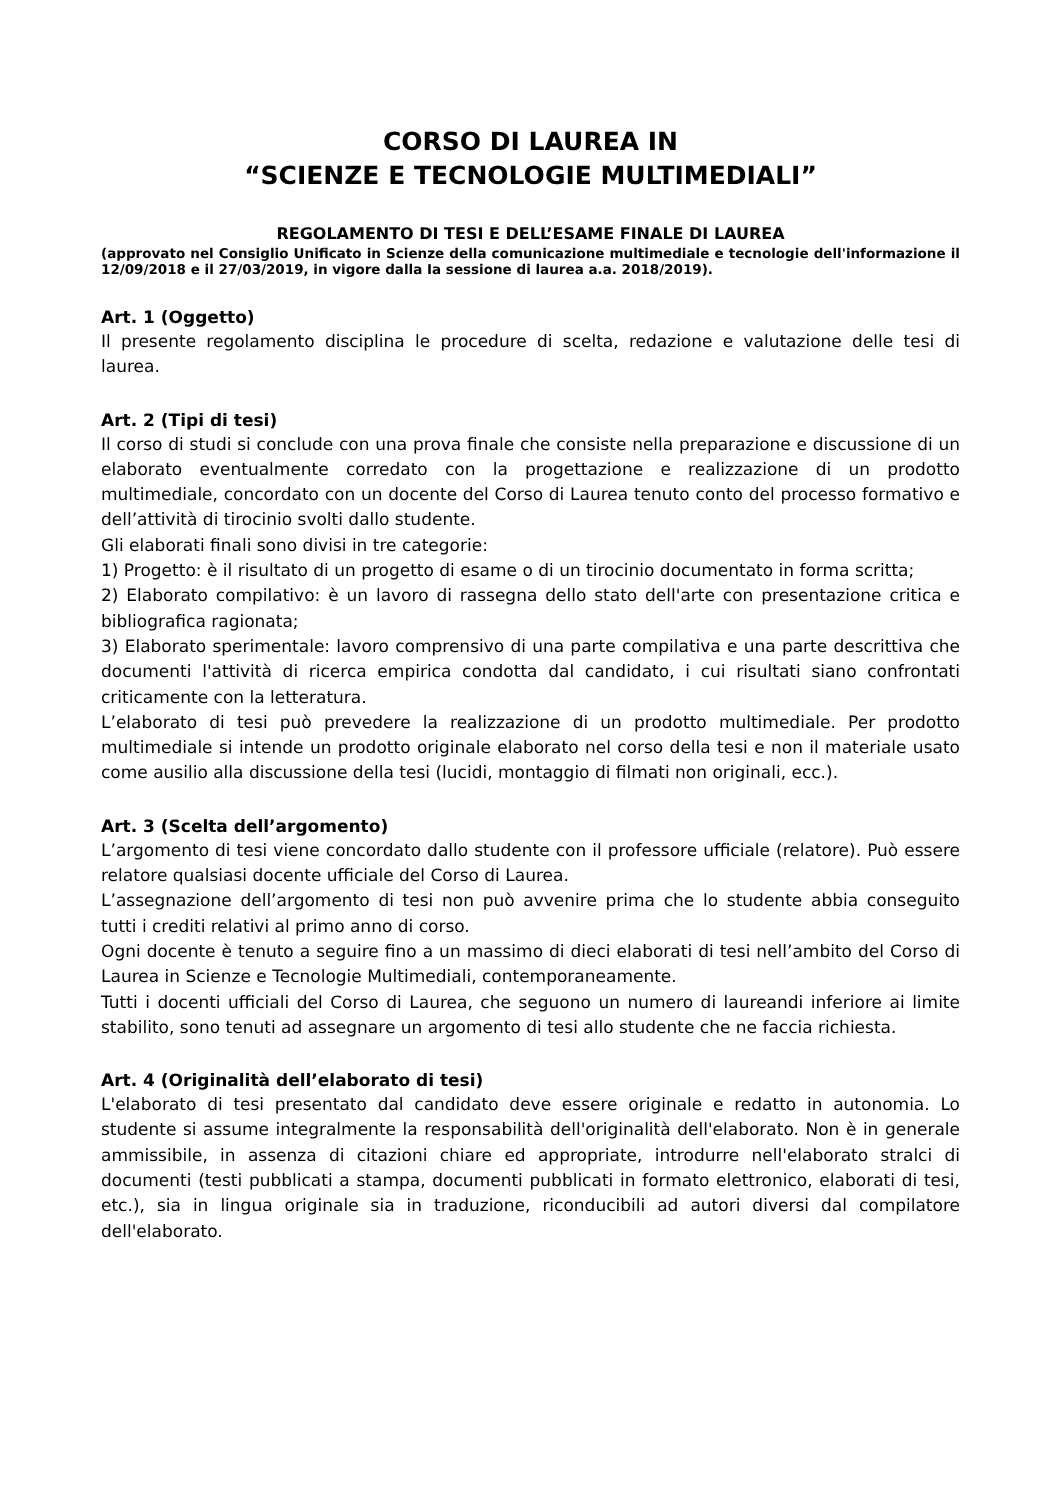CORSO DI LAUREA IN
“SCIENZE E TECNOLOGIE MULTIMEDIALI”
REGOLAMENTO DI TESI E DELL’ESAME FINALE DI LAUREA
(approvato nel Consiglio Unificato in Scienze della comunicazione multimediale e tecnologie dell'informazione il 12/09/2018 e il 27/03/2019, in vigore dalla Ia sessione di laurea a.a. 2018/2019).
Art. 1 (Oggetto)
Il presente regolamento disciplina le procedure di scelta, redazione e valutazione delle tesi di laurea.
Art. 2 (Tipi di tesi)
Il corso di studi si conclude con una prova finale che consiste nella preparazione e discussione di un elaborato eventualmente corredato con la progettazione e realizzazione di un prodotto multimediale, concordato con un docente del Corso di Laurea tenuto conto del processo formativo e dell’attività di tirocinio svolti dallo studente.
Gli elaborati finali sono divisi in tre categorie:
1) Progetto: è il risultato di un progetto di esame o di un tirocinio documentato in forma scritta;
2) Elaborato compilativo: è un lavoro di rassegna dello stato dell'arte con presentazione critica e bibliografica ragionata;
3) Elaborato sperimentale: lavoro comprensivo di una parte compilativa e una parte descrittiva che documenti l'attività di ricerca empirica condotta dal candidato, i cui risultati siano confrontati criticamente con la letteratura.
L’elaborato di tesi può prevedere la realizzazione di un prodotto multimediale. Per prodotto multimediale si intende un prodotto originale elaborato nel corso della tesi e non il materiale usato come ausilio alla discussione della tesi (lucidi, montaggio di filmati non originali, ecc.).
Art. 3 (Scelta dell’argomento)
L’argomento di tesi viene concordato dallo studente con il professore ufficiale (relatore). Può essere relatore qualsiasi docente ufficiale del Corso di Laurea.
L’assegnazione dell’argomento di tesi non può avvenire prima che lo studente abbia conseguito tutti i crediti relativi al primo anno di corso.
Ogni docente è tenuto a seguire fino a un massimo di dieci elaborati di tesi nell’ambito del Corso di Laurea in Scienze e Tecnologie Multimediali, contemporaneamente.
Tutti i docenti ufficiali del Corso di Laurea, che seguono un numero di laureandi inferiore ai limite stabilito, sono tenuti ad assegnare un argomento di tesi allo studente che ne faccia richiesta.
Art. 4 (Originalità dell’elaborato di tesi)
L'elaborato di tesi presentato dal candidato deve essere originale e redatto in autonomia. Lo studente si assume integralmente la responsabilità dell'originalità dell'elaborato. Non è in generale ammissibile, in assenza di citazioni chiare ed appropriate, introdurre nell'elaborato stralci di documenti (testi pubblicati a stampa, documenti pubblicati in formato elettronico, elaborati di tesi, etc.), sia in lingua originale sia in traduzione, riconducibili ad autori diversi dal compilatore dell'elaborato.